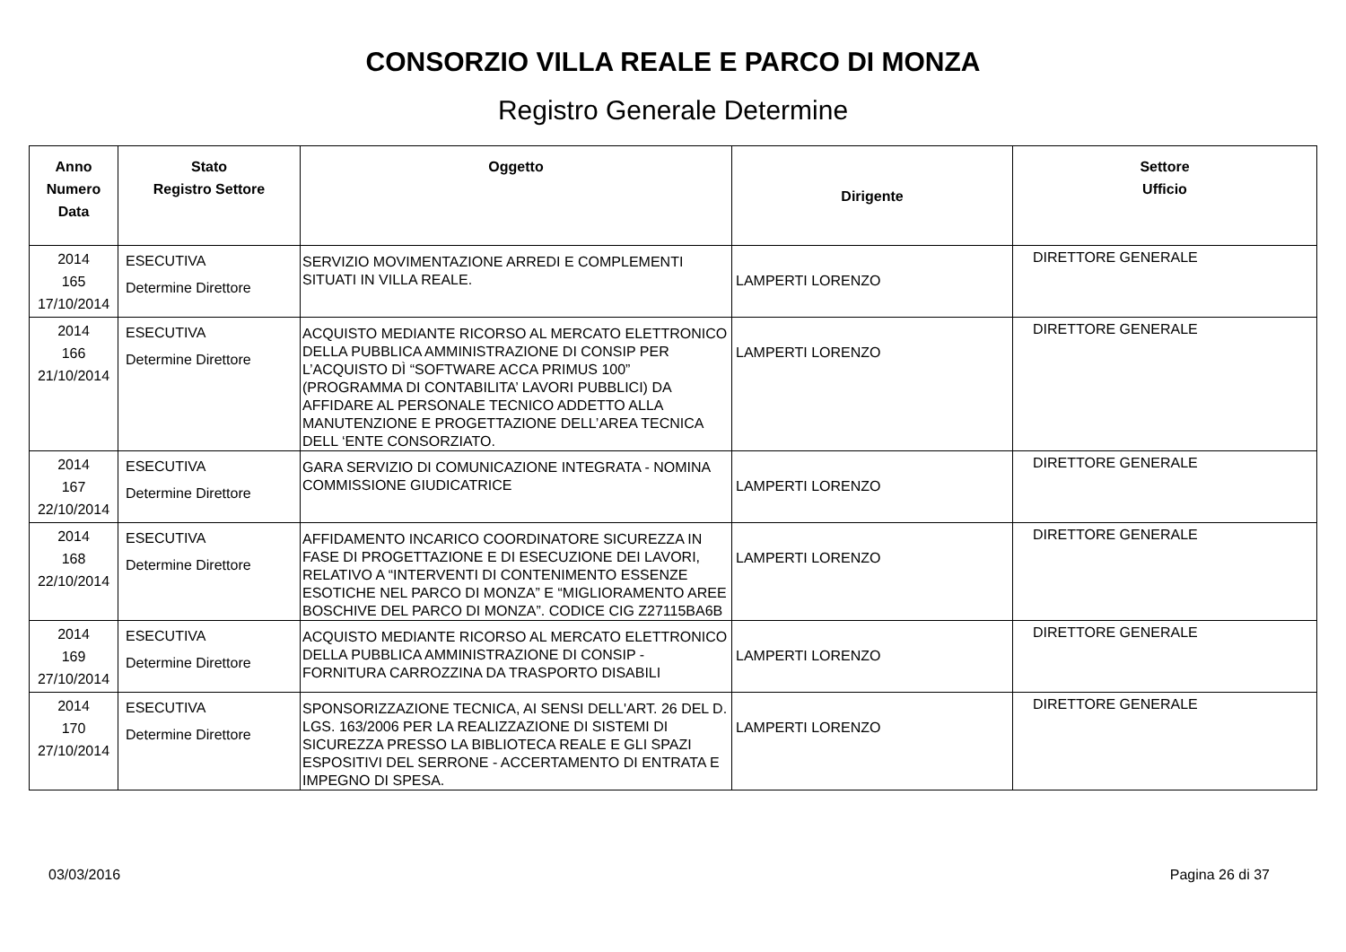CONSORZIO VILLA REALE E PARCO DI MONZA
Registro Generale Determine
| Anno Numero Data | Stato Registro Settore | Oggetto | Dirigente | Settore Ufficio |
| --- | --- | --- | --- | --- |
| 2014 165 17/10/2014 | ESECUTIVA Determine Direttore | SERVIZIO MOVIMENTAZIONE ARREDI E COMPLEMENTI SITUATI IN VILLA REALE. | LAMPERTI LORENZO | DIRETTORE GENERALE |
| 2014 166 21/10/2014 | ESECUTIVA Determine Direttore | ACQUISTO MEDIANTE RICORSO AL MERCATO ELETTRONICO DELLA PUBBLICA AMMINISTRAZIONE DI CONSIP PER L’ACQUISTO DÌ “SOFTWARE ACCA PRIMUS 100” (PROGRAMMA DI CONTABILITA’ LAVORI PUBBLICI) DA AFFIDARE AL PERSONALE TECNICO ADDETTO ALLA MANUTENZIONE E PROGETTAZIONE DELL’AREA TECNICA DELL ‘ENTE CONSORZIATO. | LAMPERTI LORENZO | DIRETTORE GENERALE |
| 2014 167 22/10/2014 | ESECUTIVA Determine Direttore | GARA SERVIZIO DI COMUNICAZIONE INTEGRATA - NOMINA COMMISSIONE GIUDICATRICE | LAMPERTI LORENZO | DIRETTORE GENERALE |
| 2014 168 22/10/2014 | ESECUTIVA Determine Direttore | AFFIDAMENTO INCARICO COORDINATORE SICUREZZA IN FASE DI PROGETTAZIONE E DI ESECUZIONE DEI LAVORI, RELATIVO A “INTERVENTI DI CONTENIMENTO ESSENZE ESOTICHE NEL PARCO DI MONZA” E “MIGLIORAMENTO AREE BOSCHIVE DEL PARCO DI MONZA”. CODICE CIG Z27115BA6B | LAMPERTI LORENZO | DIRETTORE GENERALE |
| 2014 169 27/10/2014 | ESECUTIVA Determine Direttore | ACQUISTO MEDIANTE RICORSO AL MERCATO ELETTRONICO DELLA PUBBLICA AMMINISTRAZIONE DI CONSIP - FORNITURA CARROZZINA DA TRASPORTO DISABILI | LAMPERTI LORENZO | DIRETTORE GENERALE |
| 2014 170 27/10/2014 | ESECUTIVA Determine Direttore | SPONSORIZZAZIONE TECNICA, AI SENSI DELL'ART. 26 DEL D. LGS. 163/2006 PER LA REALIZZAZIONE DI SISTEMI DI SICUREZZA PRESSO LA BIBLIOTECA REALE E GLI SPAZI ESPOSITIVI DEL SERRONE - ACCERTAMENTO DI ENTRATA E IMPEGNO DI SPESA. | LAMPERTI LORENZO | DIRETTORE GENERALE |
03/03/2016 Pagina 26 di 37